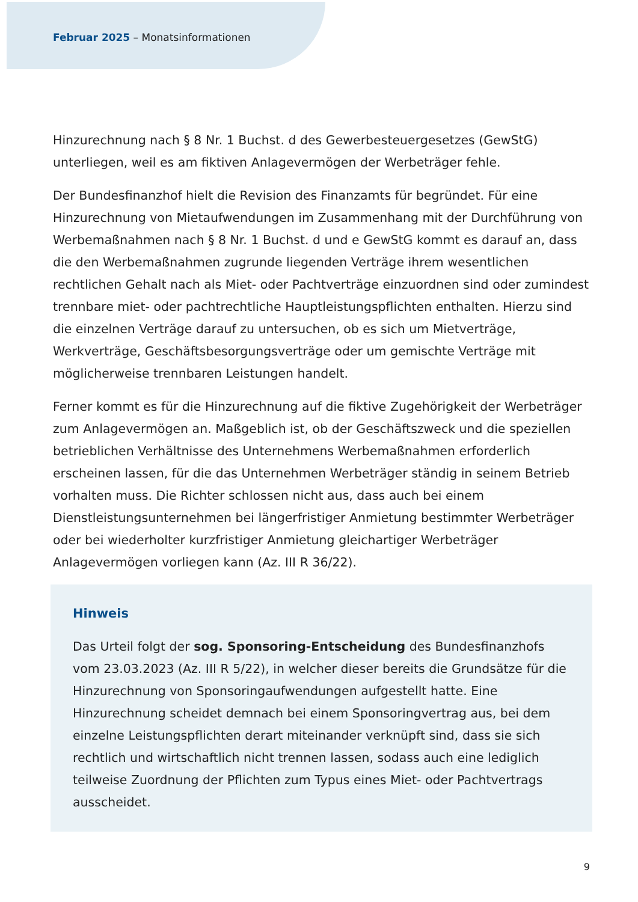Februar 2025 – Monatsinformationen
Hinzurechnung nach § 8 Nr. 1 Buchst. d des Gewerbesteuergesetzes (GewStG) unterliegen, weil es am fiktiven Anlagevermögen der Werbeträger fehle.
Der Bundesfinanzhof hielt die Revision des Finanzamts für begründet. Für eine Hinzurechnung von Mietaufwendungen im Zusammenhang mit der Durchführung von Werbemaßnahmen nach § 8 Nr. 1 Buchst. d und e GewStG kommt es darauf an, dass die den Werbemaßnahmen zugrunde liegenden Verträge ihrem wesentlichen rechtlichen Gehalt nach als Miet- oder Pachtverträge einzuordnen sind oder zumindest trennbare miet- oder pachtrechtliche Hauptleistungspflichten enthalten. Hierzu sind die einzelnen Verträge darauf zu untersuchen, ob es sich um Mietverträge, Werkverträge, Geschäftsbesorgungsverträge oder um gemischte Verträge mit möglicherweise trennbaren Leistungen handelt.
Ferner kommt es für die Hinzurechnung auf die fiktive Zugehörigkeit der Werbeträger zum Anlagevermögen an. Maßgeblich ist, ob der Geschäftszweck und die speziellen betrieblichen Verhältnisse des Unternehmens Werbemaßnahmen erforderlich erscheinen lassen, für die das Unternehmen Werbeträger ständig in seinem Betrieb vorhalten muss. Die Richter schlossen nicht aus, dass auch bei einem Dienstleistungsunternehmen bei längerfristiger Anmietung bestimmter Werbeträger oder bei wiederholter kurzfristiger Anmietung gleichartiger Werbeträger Anlagevermögen vorliegen kann (Az. III R 36/22).
Hinweis
Das Urteil folgt der sog. Sponsoring-Entscheidung des Bundesfinanzhofs vom 23.03.2023 (Az. III R 5/22), in welcher dieser bereits die Grundsätze für die Hinzurechnung von Sponsoringaufwendungen aufgestellt hatte. Eine Hinzurechnung scheidet demnach bei einem Sponsoringvertrag aus, bei dem einzelne Leistungspflichten derart miteinander verknüpft sind, dass sie sich rechtlich und wirtschaftlich nicht trennen lassen, sodass auch eine lediglich teilweise Zuordnung der Pflichten zum Typus eines Miet- oder Pachtvertrags ausscheidet.
9